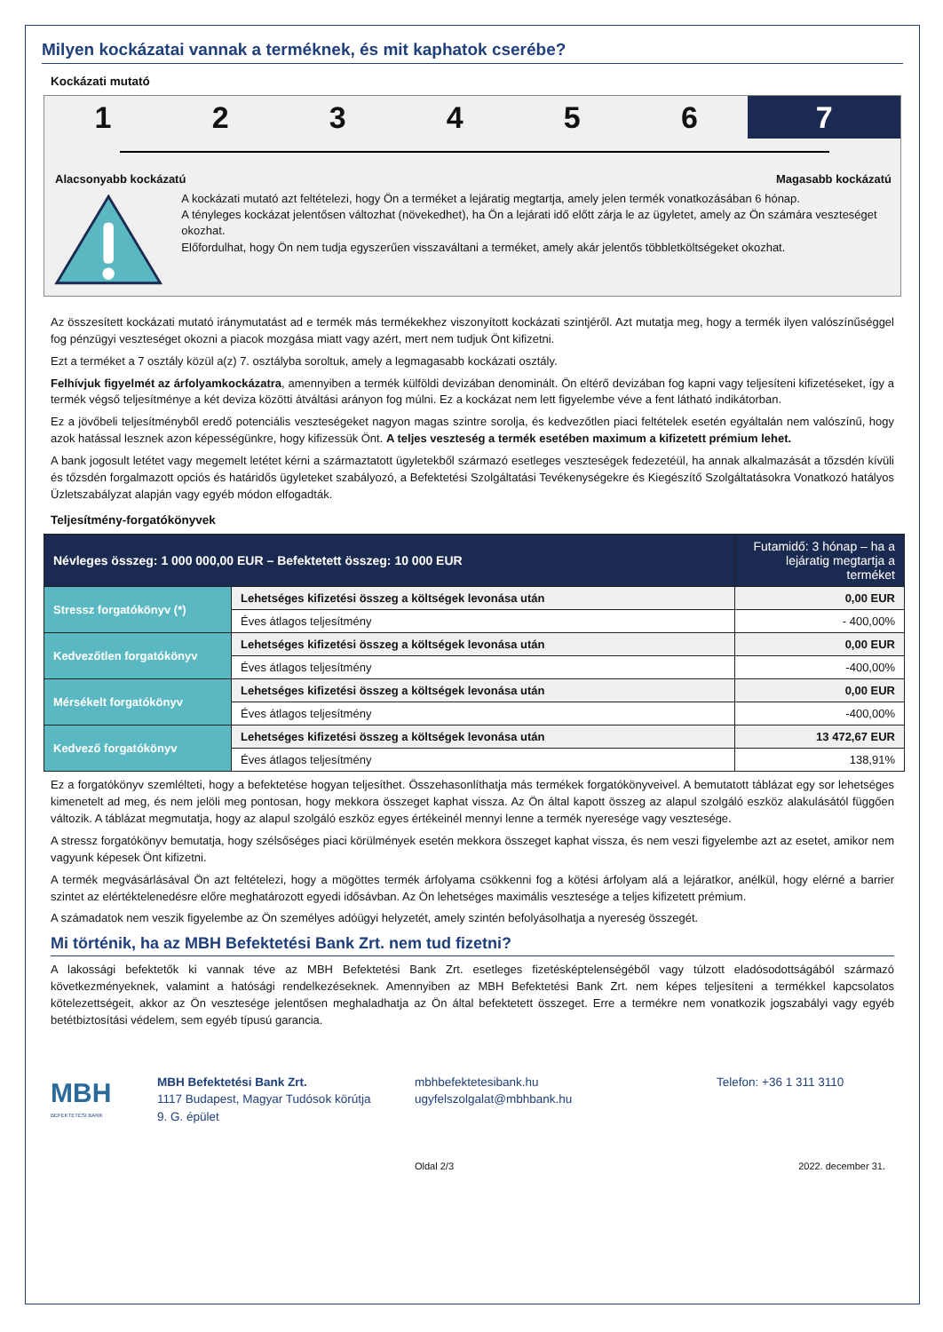Milyen kockázatai vannak a terméknek, és mit kaphatok cserébe?
Kockázati mutató
1 2 3 4 5 6 7
Alacsonyabb kockázatú Magasabb kockázatú
A kockázati mutató azt feltételezi, hogy Ön a terméket a lejáratig megtartja, amely jelen termék vonatkozásában 6 hónap.
A tényleges kockázat jelentősen változhat (növekedhet), ha Ön a lejárati idő előtt zárja le az ügyletet, amely az Ön számára veszteséget okozhat.
Előfordulhat, hogy Ön nem tudja egyszerűen visszaváltani a terméket, amely akár jelentős többletköltségeket okozhat.
Az összesített kockázati mutató iránymutatást ad e termék más termékekhez viszonyított kockázati szintjéről. Azt mutatja meg, hogy a termék ilyen valószínűséggel fog pénzügyi veszteséget okozni a piacok mozgása miatt vagy azért, mert nem tudjuk Önt kifizetni.
Ezt a terméket a 7 osztály közül a(z) 7. osztályba soroltuk, amely a legmagasabb kockázati osztály.
Felhívjuk figyelmét az árfolyamkockázatra, amennyiben a termék külföldi devizában denominált. Ön eltérő devizában fog kapni vagy teljesíteni kifizetéseket, így a termék végső teljesítménye a két deviza közötti átváltási arányon fog múlni. Ez a kockázat nem lett figyelembe véve a fent látható indikátorban.
Ez a jövőbeli teljesítményből eredő potenciális veszteségeket nagyon magas szintre sorolja, és kedvezőtlen piaci feltételek esetén egyáltalán nem valószínű, hogy azok hatással lesznek azon képességünkre, hogy kifizessük Önt. A teljes veszteség a termék esetében maximum a kifizetett prémium lehet.
A bank jogosult letétet vagy megemelt letétet kérni a származtatott ügyletekből származó esetleges veszteségek fedezetéül, ha annak alkalmazását a tőzsdén kívüli és tőzsdén forgalmazott opciós és határidős ügyleteket szabályozó, a Befektetési Szolgáltatási Tevékenységekre és Kiegészítő Szolgáltatásokra Vonatkozó hatályos Üzletszabályzat alapján vagy egyéb módon elfogadták.
Teljesítmény-forgatókönyvek
| Névleges összeg: 1 000 000,00 EUR – Befektetett összeg: 10 000 EUR | | Futamidő: 3 hónap – ha a lejáratig megtartja a terméket |
| Stressz forgatókönyv (*) | Lehetséges kifizetési összeg a költségek levonása után | 0,00 EUR |
| | Éves átlagos teljesítmény | - 400,00% |
| Kedvezőtlen forgatókönyv | Lehetséges kifizetési összeg a költségek levonása után | 0,00 EUR |
| | Éves átlagos teljesítmény | -400,00% |
| Mérsékelt forgatókönyv | Lehetséges kifizetési összeg a költségek levonása után | 0,00 EUR |
| | Éves átlagos teljesítmény | -400,00% |
| Kedvező forgatókönyv | Lehetséges kifizetési összeg a költségek levonása után | 13 472,67 EUR |
| | Éves átlagos teljesítmény | 138,91% |
Ez a forgatókönyv szemlélteti, hogy a befektetése hogyan teljesíthet. Összehasonlíthatja más termékek forgatókönyveivel. A bemutatott táblázat egy sor lehetséges kimenetelt ad meg, és nem jelöli meg pontosan, hogy mekkora összeget kaphat vissza. Az Ön által kapott összeg az alapul szolgáló eszköz alakulásától függően változik. A táblázat megmutatja, hogy az alapul szolgáló eszköz egyes értékeinél mennyi lenne a termék nyeresége vagy vesztesége.
A stressz forgatókönyv bemutatja, hogy szélsőséges piaci körülmények esetén mekkora összeget kaphat vissza, és nem veszi figyelembe azt az esetet, amikor nem vagyunk képesek Önt kifizetni.
A termék megvásárlásával Ön azt feltételezi, hogy a mögöttes termék árfolyama csökkenni fog a kötési árfolyam alá a lejáratkor, anélkül, hogy elérné a barrier szintet az elértéktelenedésre előre meghatározott egyedi idősávban. Az Ön lehetséges maximális vesztesége a teljes kifizetett prémium.
A számadatok nem veszik figyelembe az Ön személyes adóügyi helyzetét, amely szintén befolyásolhatja a nyereség összegét.
Mi történik, ha az MBH Befektetési Bank Zrt. nem tud fizetni?
A lakossági befektetők ki vannak téve az MBH Befektetési Bank Zrt. esetleges fizetésképtelenségéből vagy túlzott eladósodottságából származó következményeknek, valamint a hatósági rendelkezéseknek. Amennyiben az MBH Befektetési Bank Zrt. nem képes teljesíteni a termékkel kapcsolatos kötelezettségeit, akkor az Ön vesztesége jelentősen meghaladhatja az Ön által befektetett összeget. Erre a termékre nem vonatkozik jogszabályi vagy egyéb betétbiztosítási védelem, sem egyéb típusú garancia.
MBH
BEFEKTETÉSI BANK
MBH Befektetési Bank Zrt.
1117 Budapest, Magyar Tudósok körútja 9. G. épület
mbhbefektetesibank.hu
ugyfelszolgalat@mbhbank.hu
Telefon: +36 1 311 3110
Oldal 2/3 2022. december 31.